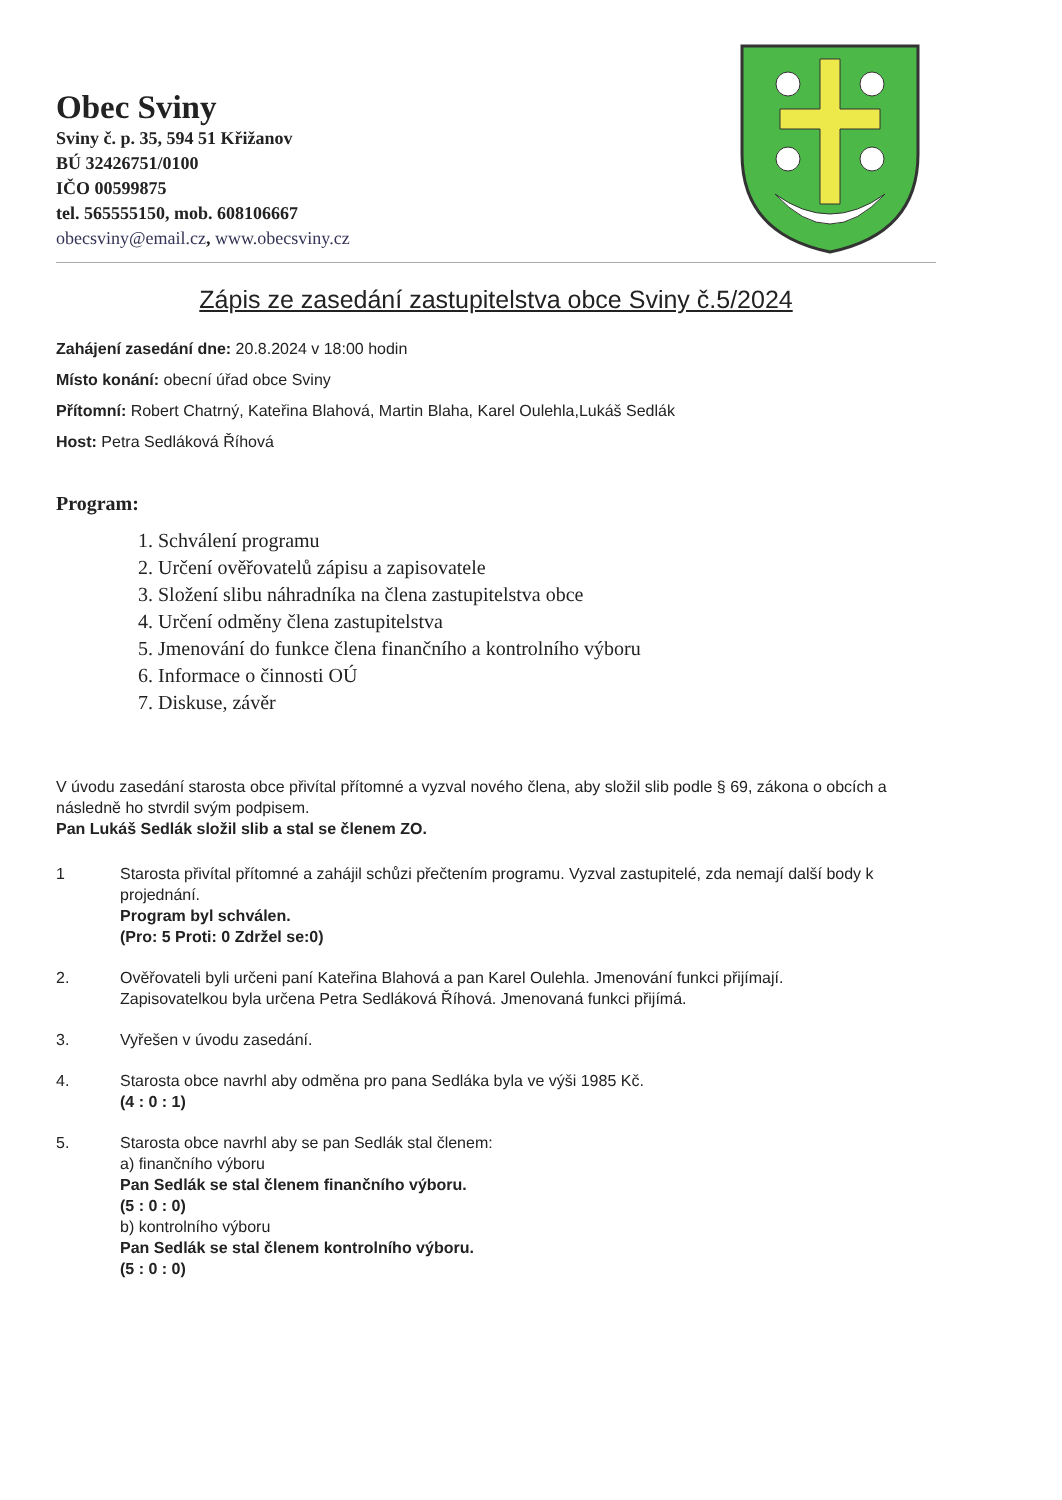Obec Sviny
Sviny č. p. 35, 594 51 Křižanov
BÚ 32426751/0100
IČO 00599875
tel. 565555150, mob. 608106667
obecsviny@email.cz, www.obecsviny.cz
Zápis ze zasedání zastupitelstva obce Sviny č.5/2024
Zahájení zasedání dne: 20.8.2024 v 18:00 hodin
Místo konání: obecní úřad obce Sviny
Přítomní: Robert Chatrný, Kateřina Blahová, Martin Blaha, Karel Oulehla,Lukáš Sedlák
Host: Petra Sedláková Říhová
Program:
1. Schválení programu
2. Určení ověřovatelů zápisu a zapisovatele
3. Složení slibu náhradníka na člena zastupitelstva obce
4. Určení odměny člena zastupitelstva
5. Jmenování do funkce člena finančního a kontrolního výboru
6. Informace o činnosti OÚ
7. Diskuse, závěr
V úvodu zasedání starosta obce přivítal přítomné a vyzval nového člena, aby složil slib podle § 69, zákona o obcích a následně ho stvrdil svým podpisem.
Pan Lukáš Sedlák složil slib a stal se členem ZO.
1 Starosta přivítal přítomné a zahájil schůzi přečtením programu. Vyzval zastupitelé, zda nemají další body k projednání.
Program byl schválen.
(Pro: 5 Proti: 0 Zdržel se:0)
2. Ověřovateli byli určeni paní Kateřina Blahová a pan Karel Oulehla. Jmenování funkci přijímají.
Zapisovatelkou byla určena Petra Sedláková Říhová. Jmenovaná funkci přijímá.
3. Vyřešen v úvodu zasedání.
4. Starosta obce navrhl aby odměna pro pana Sedláka byla ve výši 1985 Kč.
(4 : 0 : 1)
5. Starosta obce navrhl aby se pan Sedlák stal členem:
a) finančního výboru
Pan Sedlák se stal členem finančního výboru.
(5 : 0 : 0)
b) kontrolního výboru
Pan Sedlák se stal členem kontrolního výboru.
(5 : 0 : 0)